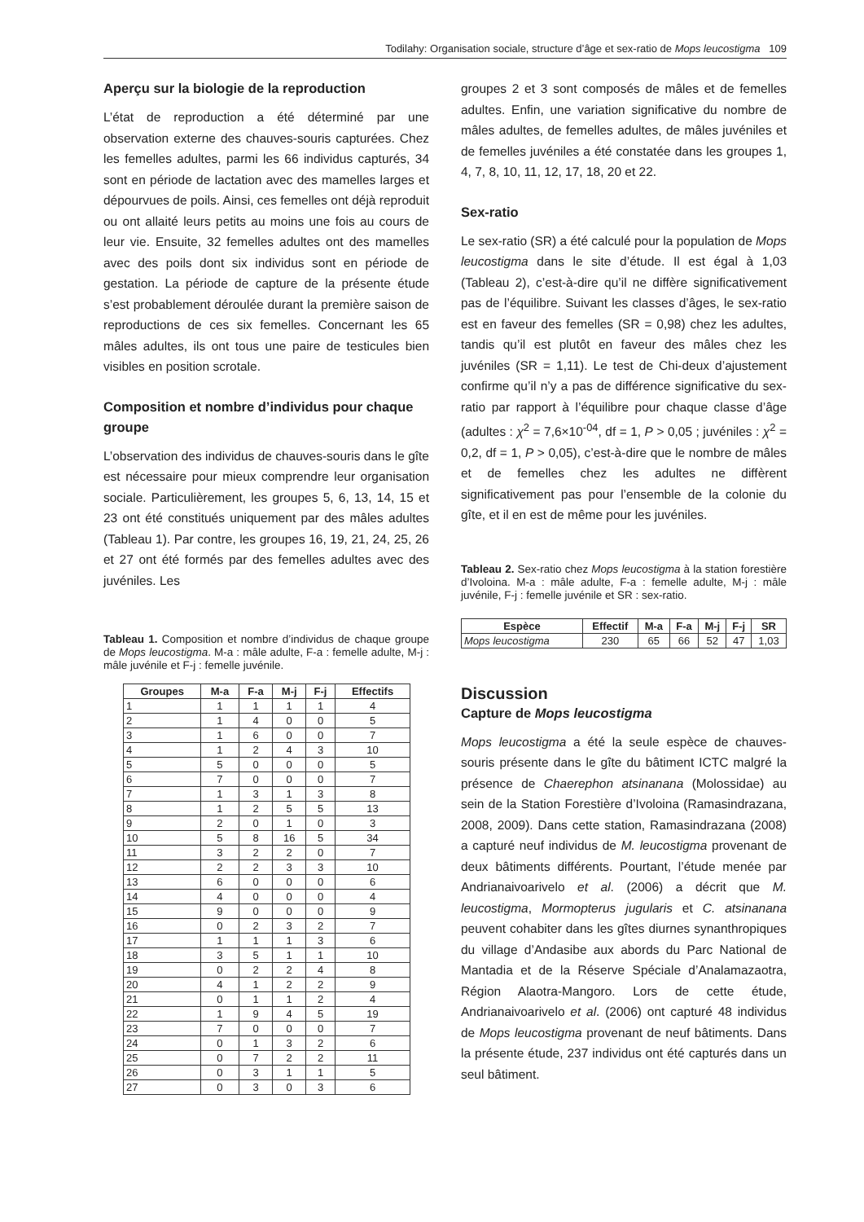Todilahy: Organisation sociale, structure d’âge et sex-ratio de Mops leucostigma 109
Aperçu sur la biologie de la reproduction
L’état de reproduction a été déterminé par une observation externe des chauves-souris capturées. Chez les femelles adultes, parmi les 66 individus capturés, 34 sont en période de lactation avec des mamelles larges et dépourvues de poils. Ainsi, ces femelles ont déjà reproduit ou ont allaité leurs petits au moins une fois au cours de leur vie. Ensuite, 32 femelles adultes ont des mamelles avec des poils dont six individus sont en période de gestation. La période de capture de la présente étude s’est probablement déroulée durant la première saison de reproductions de ces six femelles. Concernant les 65 mâles adultes, ils ont tous une paire de testicules bien visibles en position scrotale.
Composition et nombre d’individus pour chaque groupe
L’observation des individus de chauves-souris dans le gîte est nécessaire pour mieux comprendre leur organisation sociale. Particulièrement, les groupes 5, 6, 13, 14, 15 et 23 ont été constitués uniquement par des mâles adultes (Tableau 1). Par contre, les groupes 16, 19, 21, 24, 25, 26 et 27 ont été formés par des femelles adultes avec des juvéniles. Les
Tableau 1. Composition et nombre d’individus de chaque groupe de Mops leucostigma. M-a : mâle adulte, F-a : femelle adulte, M-j : mâle juvénile et F-j : femelle juvénile.
| Groupes | M-a | F-a | M-j | F-j | Effectifs |
| --- | --- | --- | --- | --- | --- |
| 1 | 1 | 1 | 1 | 1 | 4 |
| 2 | 1 | 4 | 0 | 0 | 5 |
| 3 | 1 | 6 | 0 | 0 | 7 |
| 4 | 1 | 2 | 4 | 3 | 10 |
| 5 | 5 | 0 | 0 | 0 | 5 |
| 6 | 7 | 0 | 0 | 0 | 7 |
| 7 | 1 | 3 | 1 | 3 | 8 |
| 8 | 1 | 2 | 5 | 5 | 13 |
| 9 | 2 | 0 | 1 | 0 | 3 |
| 10 | 5 | 8 | 16 | 5 | 34 |
| 11 | 3 | 2 | 2 | 0 | 7 |
| 12 | 2 | 2 | 3 | 3 | 10 |
| 13 | 6 | 0 | 0 | 0 | 6 |
| 14 | 4 | 0 | 0 | 0 | 4 |
| 15 | 9 | 0 | 0 | 0 | 9 |
| 16 | 0 | 2 | 3 | 2 | 7 |
| 17 | 1 | 1 | 1 | 3 | 6 |
| 18 | 3 | 5 | 1 | 1 | 10 |
| 19 | 0 | 2 | 2 | 4 | 8 |
| 20 | 4 | 1 | 2 | 2 | 9 |
| 21 | 0 | 1 | 1 | 2 | 4 |
| 22 | 1 | 9 | 4 | 5 | 19 |
| 23 | 7 | 0 | 0 | 0 | 7 |
| 24 | 0 | 1 | 3 | 2 | 6 |
| 25 | 0 | 7 | 2 | 2 | 11 |
| 26 | 0 | 3 | 1 | 1 | 5 |
| 27 | 0 | 3 | 0 | 3 | 6 |
groupes 2 et 3 sont composés de mâles et de femelles adultes. Enfin, une variation significative du nombre de mâles adultes, de femelles adultes, de mâles juvéniles et de femelles juvéniles a été constatée dans les groupes 1, 4, 7, 8, 10, 11, 12, 17, 18, 20 et 22.
Sex-ratio
Le sex-ratio (SR) a été calculé pour la population de Mops leucostigma dans le site d’étude. Il est égal à 1,03 (Tableau 2), c’est-à-dire qu’il ne diffère significativement pas de l’équilibre. Suivant les classes d’âges, le sex-ratio est en faveur des femelles (SR = 0,98) chez les adultes, tandis qu’il est plutôt en faveur des mâles chez les juvéniles (SR = 1,11). Le test de Chi-deux d’ajustement confirme qu’il n’y a pas de différence significative du sex-ratio par rapport à l’équilibre pour chaque classe d’âge (adultes : χ<sup>2</sup> = 7,6×10<sup>-04</sup>, df = 1, P > 0,05 ; juvéniles : χ<sup>2</sup> = 0,2, df = 1, P > 0,05), c’est-à-dire que le nombre de mâles et de femelles chez les adultes ne diffèrent significativement pas pour l’ensemble de la colonie du gîte, et il en est de même pour les juvéniles.
Tableau 2. Sex-ratio chez Mops leucostigma à la station forestière d’Ivoloina. M-a : mâle adulte, F-a : femelle adulte, M-j : mâle juvénile, F-j : femelle juvénile et SR : sex-ratio.
| Espèce | Effectif | M-a | F-a | M-j | F-j | SR |
| --- | --- | --- | --- | --- | --- | --- |
| Mops leucostigma | 230 | 65 | 66 | 52 | 47 | 1,03 |
Discussion
Capture de Mops leucostigma
Mops leucostigma a été la seule espèce de chauves-souris présente dans le gîte du bâtiment ICTC malgré la présence de Chaerephon atsinanana (Molossidae) au sein de la Station Forestière d’Ivoloina (Ramasindrazana, 2008, 2009). Dans cette station, Ramasindrazana (2008) a capturé neuf individus de M. leucostigma provenant de deux bâtiments différents. Pourtant, l’étude menée par Andrianaivoarivelo et al. (2006) a décrit que M. leucostigma, Mormopterus jugularis et C. atsinanana peuvent cohabiter dans les gîtes diurnes synanthropiques du village d’Andasibe aux abords du Parc National de Mantadia et de la Réserve Spéciale d’Analamazaotra, Région Alaotra-Mangoro. Lors de cette étude, Andrianaivoarivelo et al. (2006) ont capturé 48 individus de Mops leucostigma provenant de neuf bâtiments. Dans la présente étude, 237 individus ont été capturés dans un seul bâtiment.